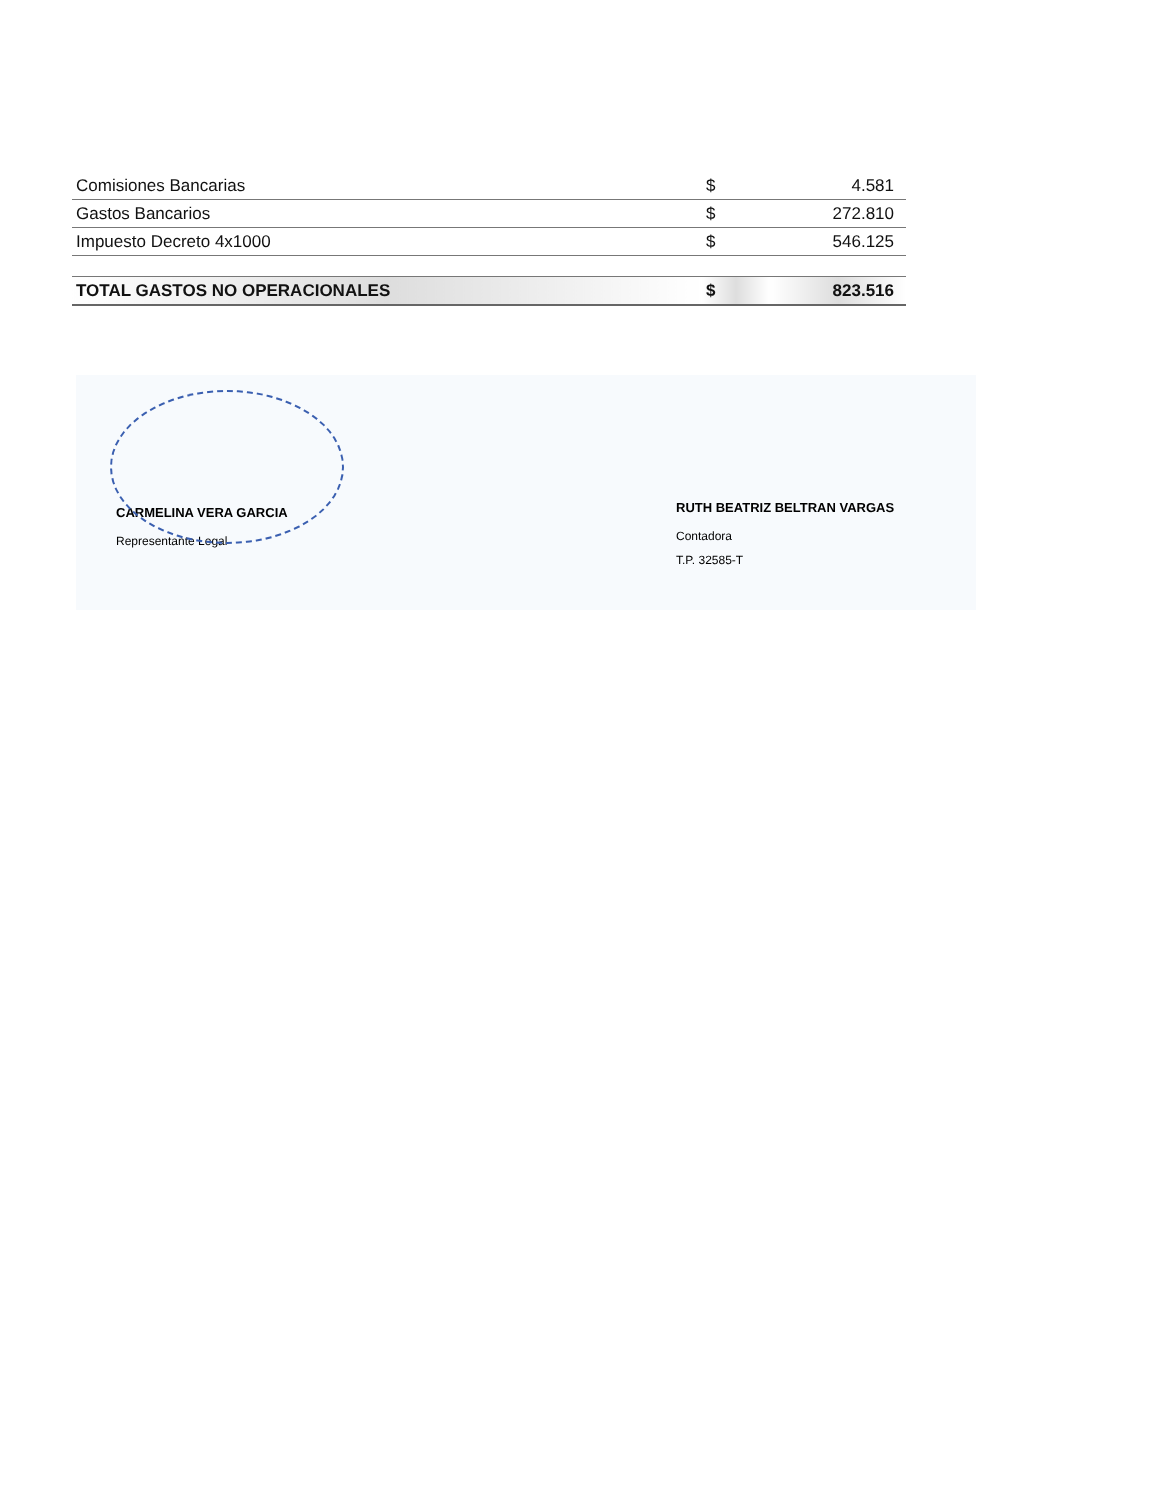| Comisiones Bancarias | $ | 4.581 |
| Gastos Bancarios | $ | 272.810 |
| Impuesto Decreto 4x1000 | $ | 546.125 |
| TOTAL GASTOS NO OPERACIONALES | $ | 823.516 |
CARMELINA VERA GARCIA
Representante Legal
RUTH BEATRIZ BELTRAN VARGAS
Contadora
T.P. 32585-T